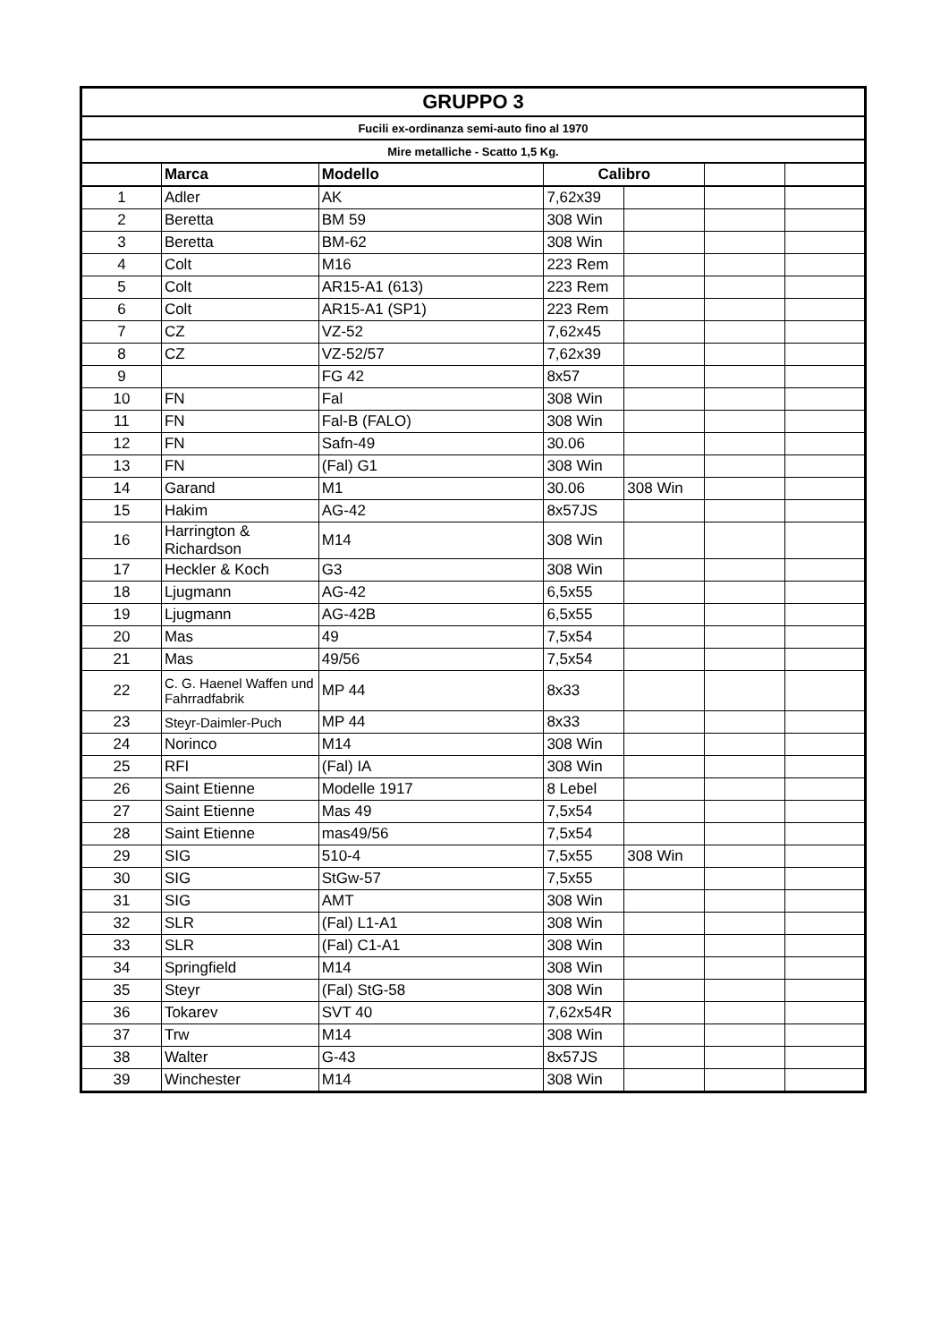| GRUPPO 3 | | | | | | |
| Fucili ex-ordinanza semi-auto fino al 1970 | | | | | | |
| Mire metalliche - Scatto 1,5 Kg. | | | | | | |
| | Marca | Modello | Calibro | | | |
| 1 | Adler | AK | 7,62x39 | | | |
| 2 | Beretta | BM 59 | 308 Win | | | |
| 3 | Beretta | BM-62 | 308 Win | | | |
| 4 | Colt | M16 | 223 Rem | | | |
| 5 | Colt | AR15-A1 (613) | 223 Rem | | | |
| 6 | Colt | AR15-A1 (SP1) | 223 Rem | | | |
| 7 | CZ | VZ-52 | 7,62x45 | | | |
| 8 | CZ | VZ-52/57 | 7,62x39 | | | |
| 9 | | FG 42 | 8x57 | | | |
| 10 | FN | Fal | 308 Win | | | |
| 11 | FN | Fal-B (FALO) | 308 Win | | | |
| 12 | FN | Safn-49 | 30.06 | | | |
| 13 | FN | (Fal) G1 | 308 Win | | | |
| 14 | Garand | M1 | 30.06 | 308 Win | | |
| 15 | Hakim | AG-42 | 8x57JS | | | |
| 16 | Harrington & Richardson | M14 | 308 Win | | | |
| 17 | Heckler & Koch | G3 | 308 Win | | | |
| 18 | Ljugmann | AG-42 | 6,5x55 | | | |
| 19 | Ljugmann | AG-42B | 6,5x55 | | | |
| 20 | Mas | 49 | 7,5x54 | | | |
| 21 | Mas | 49/56 | 7,5x54 | | | |
| 22 | C. G. Haenel Waffen und Fahrradfabrik | MP 44 | 8x33 | | | |
| 23 | Steyr-Daimler-Puch | MP 44 | 8x33 | | | |
| 24 | Norinco | M14 | 308 Win | | | |
| 25 | RFI | (Fal) IA | 308 Win | | | |
| 26 | Saint Etienne | Modelle 1917 | 8 Lebel | | | |
| 27 | Saint Etienne | Mas 49 | 7,5x54 | | | |
| 28 | Saint Etienne | mas49/56 | 7,5x54 | | | |
| 29 | SIG | 510-4 | 7,5x55 | 308 Win | | |
| 30 | SIG | StGw-57 | 7,5x55 | | | |
| 31 | SIG | AMT | 308 Win | | | |
| 32 | SLR | (Fal) L1-A1 | 308 Win | | | |
| 33 | SLR | (Fal) C1-A1 | 308 Win | | | |
| 34 | Springfield | M14 | 308 Win | | | |
| 35 | Steyr | (Fal) StG-58 | 308 Win | | | |
| 36 | Tokarev | SVT 40 | 7,62x54R | | | |
| 37 | Trw | M14 | 308 Win | | | |
| 38 | Walter | G-43 | 8x57JS | | | |
| 39 | Winchester | M14 | 308 Win | | | |